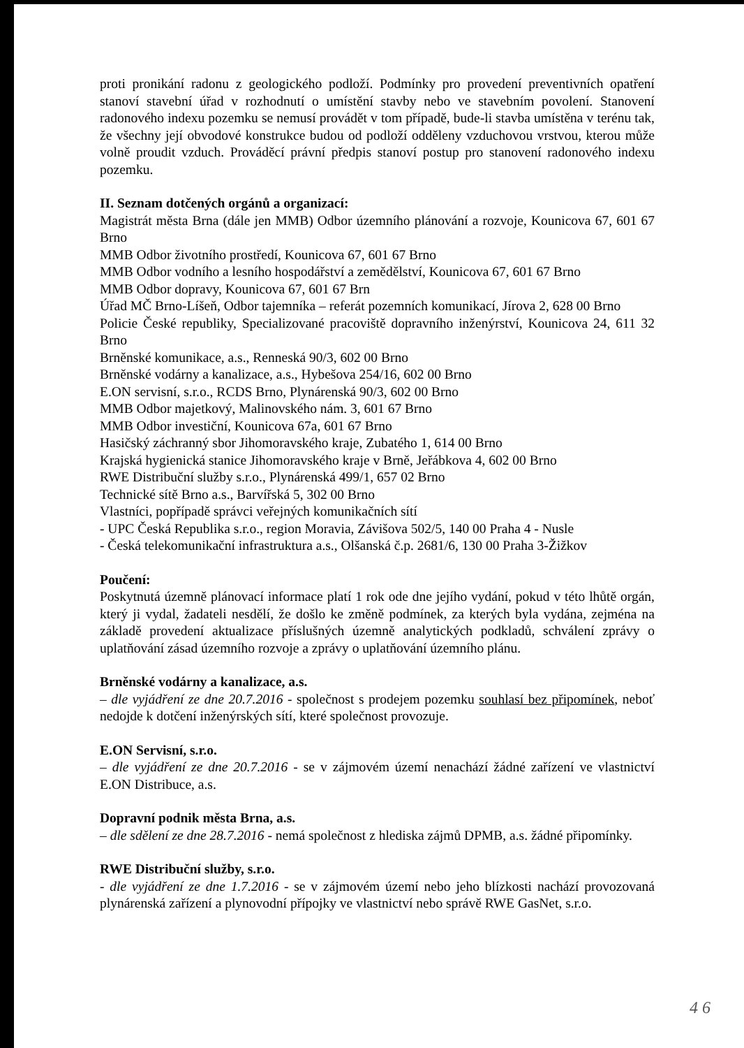proti pronikání radonu z geologického podloží. Podmínky pro provedení preventivních opatření stanoví stavební úřad v rozhodnutí o umístění stavby nebo ve stavebním povolení. Stanovení radonového indexu pozemku se nemusí provádět v tom případě, bude-li stavba umístěna v terénu tak, že všechny její obvodové konstrukce budou od podloží odděleny vzduchovou vrstvou, kterou může volně proudit vzduch. Prováděcí právní předpis stanoví postup pro stanovení radonového indexu pozemku.
II. Seznam dotčených orgánů a organizací:
Magistrát města Brna (dále jen MMB) Odbor územního plánování a rozvoje, Kounicova 67, 601 67 Brno
MMB Odbor životního prostředí, Kounicova 67, 601 67 Brno
MMB Odbor vodního a lesního hospodářství a zemědělství, Kounicova 67, 601 67 Brno
MMB Odbor dopravy, Kounicova 67, 601 67 Brn
Úřad MČ Brno-Líšeň, Odbor tajemníka – referát pozemních komunikací, Jírova 2, 628 00 Brno
Policie České republiky, Specializované pracoviště dopravního inženýrství, Kounicova 24, 611 32 Brno
Brněnské komunikace, a.s., Renneská 90/3, 602 00 Brno
Brněnské vodárny a kanalizace, a.s., Hybešova 254/16, 602 00 Brno
E.ON servisní, s.r.o., RCDS Brno, Plynárenská 90/3, 602 00 Brno
MMB Odbor majetkový, Malinovského nám. 3, 601 67 Brno
MMB Odbor investiční, Kounicova 67a, 601 67 Brno
Hasičský záchranný sbor Jihomoravského kraje, Zubatého 1, 614 00 Brno
Krajská hygienická stanice Jihomoravského kraje v Brně, Jeřábkova 4, 602 00 Brno
RWE Distribuční služby s.r.o., Plynárenská 499/1, 657 02 Brno
Technické sítě Brno a.s., Barvířská 5, 302 00 Brno
Vlastníci, popřípadě správci veřejných komunikačních sítí
- UPC Česká Republika s.r.o., region Moravia, Závišova 502/5, 140 00 Praha 4 - Nusle
- Česká telekomunikační infrastruktura a.s., Olšanská č.p. 2681/6, 130 00 Praha 3-Žižkov
Poučení:
Poskytnutá územně plánovací informace platí 1 rok ode dne jejího vydání, pokud v této lhůtě orgán, který ji vydal, žadateli nesdělí, že došlo ke změně podmínek, za kterých byla vydána, zejména na základě provedení aktualizace příslušných územně analytických podkladů, schválení zprávy o uplatňování zásad územního rozvoje a zprávy o uplatňování územního plánu.
Brněnské vodárny a kanalizace, a.s.
– dle vyjádření ze dne 20.7.2016 - společnost s prodejem pozemku souhlasí bez připomínek, neboť nedojde k dotčení inženýrských sítí, které společnost provozuje.
E.ON Servisní, s.r.o.
– dle vyjádření ze dne 20.7.2016 - se v zájmovém území nenachází žádné zařízení ve vlastnictví E.ON Distribuce, a.s.
Dopravní podnik města Brna, a.s.
– dle sdělení ze dne 28.7.2016 - nemá společnost z hlediska zájmů DPMB, a.s. žádné připomínky.
RWE Distribuční služby, s.r.o.
- dle vyjádření ze dne 1.7.2016 - se v zájmovém území nebo jeho blízkosti nachází provozovaná plynárenská zařízení a plynovodní přípojky ve vlastnictví nebo správě RWE GasNet, s.r.o.
4 6